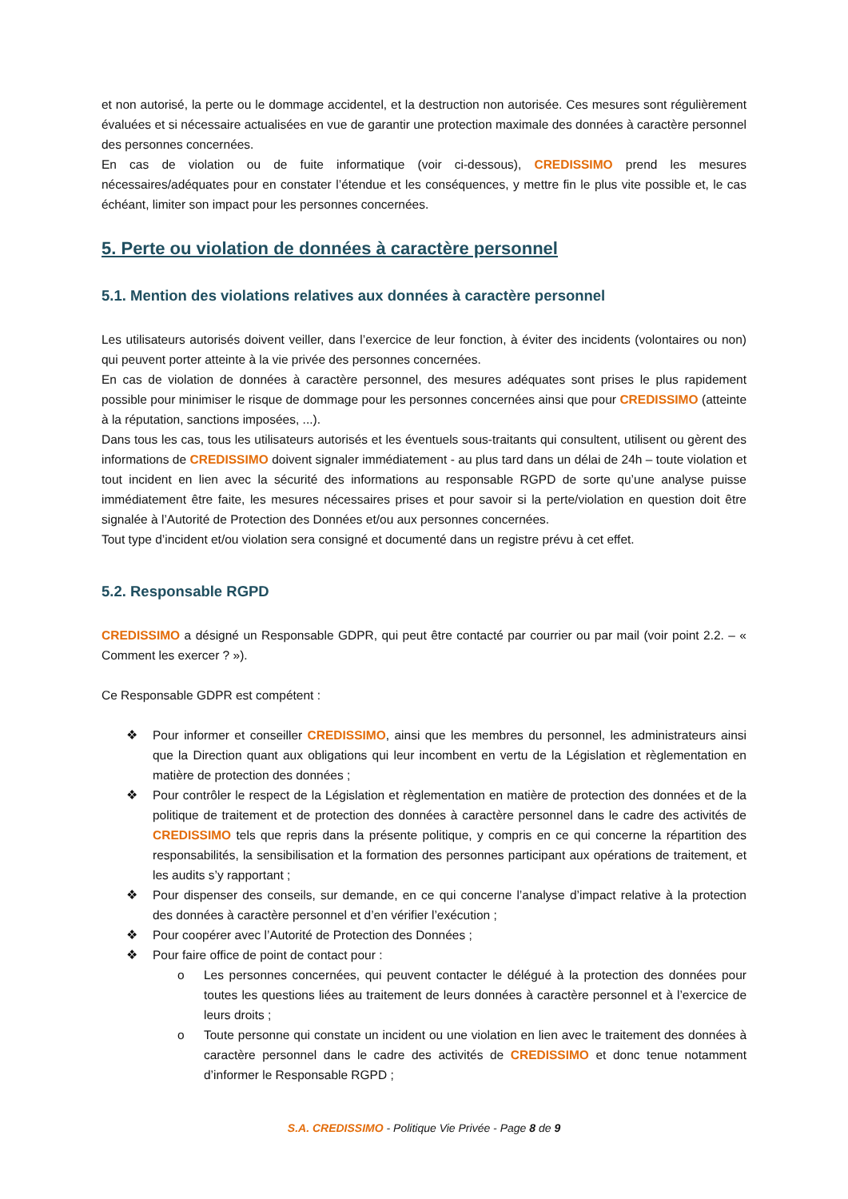et non autorisé, la perte ou le dommage accidentel, et la destruction non autorisée. Ces mesures sont régulièrement évaluées et si nécessaire actualisées en vue de garantir une protection maximale des données à caractère personnel des personnes concernées.
En cas de violation ou de fuite informatique (voir ci-dessous), CREDISSIMO prend les mesures nécessaires/adéquates pour en constater l’étendue et les conséquences, y mettre fin le plus vite possible et, le cas échéant, limiter son impact pour les personnes concernées.
5. Perte ou violation de données à caractère personnel
5.1. Mention des violations relatives aux données à caractère personnel
Les utilisateurs autorisés doivent veiller, dans l’exercice de leur fonction, à éviter des incidents (volontaires ou non) qui peuvent porter atteinte à la vie privée des personnes concernées.
En cas de violation de données à caractère personnel, des mesures adéquates sont prises le plus rapidement possible pour minimiser le risque de dommage pour les personnes concernées ainsi que pour CREDISSIMO (atteinte à la réputation, sanctions imposées, ...).
Dans tous les cas, tous les utilisateurs autorisés et les éventuels sous-traitants qui consultent, utilisent ou gèrent des informations de CREDISSIMO doivent signaler immédiatement - au plus tard dans un délai de 24h – toute violation et tout incident en lien avec la sécurité des informations au responsable RGPD de sorte qu’une analyse puisse immédiatement être faite, les mesures nécessaires prises et pour savoir si la perte/violation en question doit être signalée à l’Autorité de Protection des Données et/ou aux personnes concernées.
Tout type d’incident et/ou violation sera consigné et documenté dans un registre prévu à cet effet.
5.2. Responsable RGPD
CREDISSIMO a désigné un Responsable GDPR, qui peut être contacté par courrier ou par mail (voir point 2.2. – « Comment les exercer ? »).
Ce Responsable GDPR est compétent :
❖ Pour informer et conseiller CREDISSIMO, ainsi que les membres du personnel, les administrateurs ainsi que la Direction quant aux obligations qui leur incombent en vertu de la Législation et règlementation en matière de protection des données ;
❖ Pour contrôler le respect de la Législation et règlementation en matière de protection des données et de la politique de traitement et de protection des données à caractère personnel dans le cadre des activités de CREDISSIMO tels que repris dans la présente politique, y compris en ce qui concerne la répartition des responsabilités, la sensibilisation et la formation des personnes participant aux opérations de traitement, et les audits s’y rapportant ;
❖ Pour dispenser des conseils, sur demande, en ce qui concerne l’analyse d’impact relative à la protection des données à caractère personnel et d’en vérifier l’exécution ;
❖ Pour coopérer avec l’Autorité de Protection des Données ;
❖ Pour faire office de point de contact pour :
o Les personnes concernées, qui peuvent contacter le délégué à la protection des données pour toutes les questions liées au traitement de leurs données à caractère personnel et à l’exercice de leurs droits ;
o Toute personne qui constate un incident ou une violation en lien avec le traitement des données à caractère personnel dans le cadre des activités de CREDISSIMO et donc tenue notamment d’informer le Responsable RGPD ;
S.A. CREDISSIMO - Politique Vie Privée - Page 8 de 9